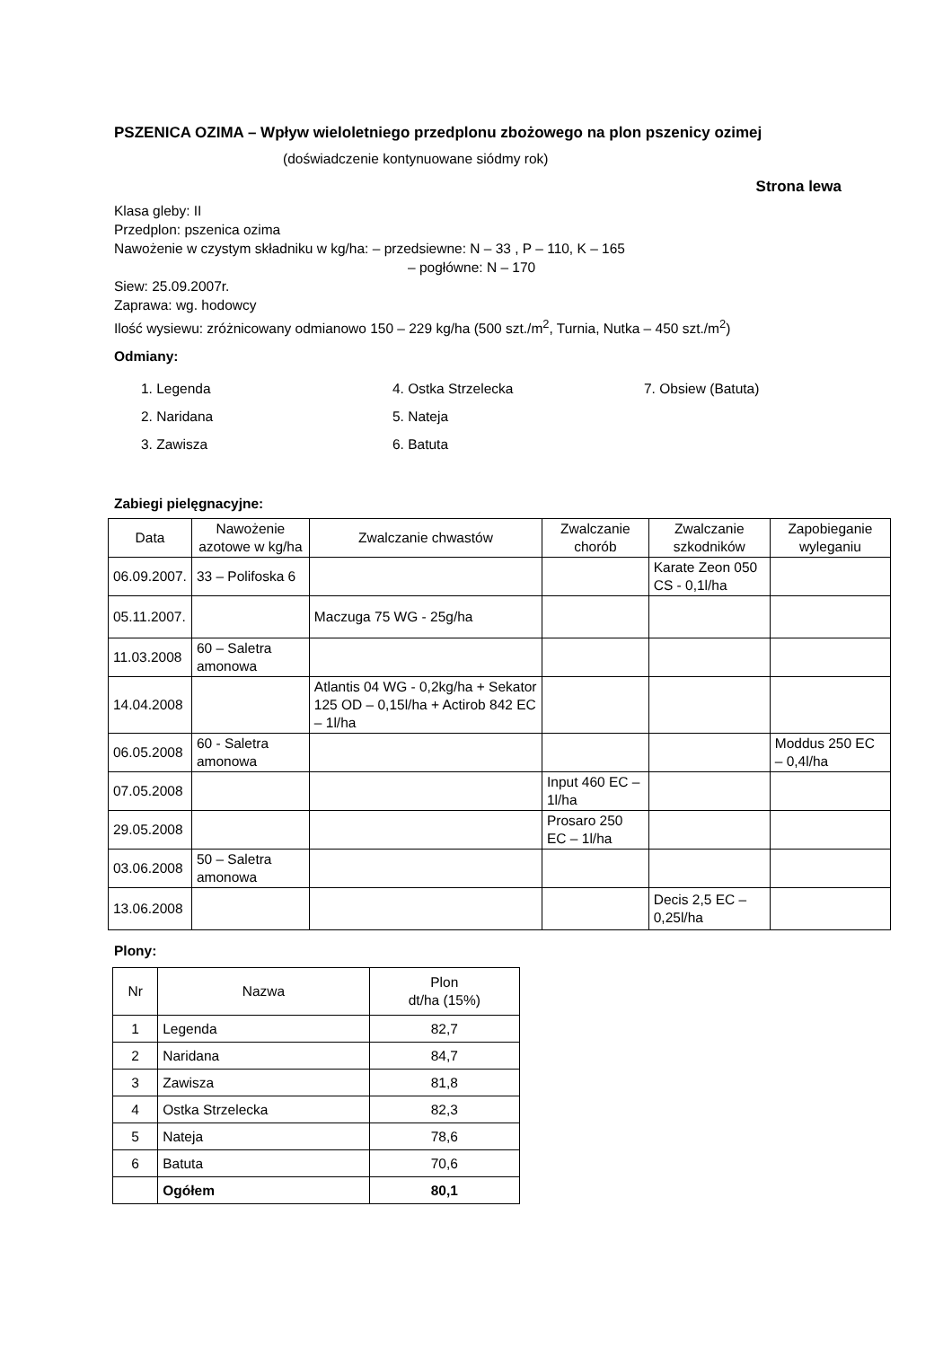PSZENICA OZIMA – Wpływ wieloletniego przedplonu zbożowego na plon pszenicy ozimej
(doświadczenie kontynuowane siódmy rok)
Strona lewa
Klasa gleby: II
Przedplon: pszenica ozima
Nawożenie w czystym składniku w kg/ha: – przedsiewne: N – 33 , P – 110, K – 165
– pogłówne: N – 170
Siew: 25.09.2007r.
Zaprawa: wg. hodowcy
Ilość wysiewu: zróżnicowany odmianowo 150 – 229 kg/ha (500 szt./m<sup>2</sup>, Turnia, Nutka – 450 szt./m<sup>2</sup>)
Odmiany:
1. Legenda
2. Naridana
3. Zawisza
4. Ostka Strzelecka
5. Nateja
6. Batuta
7. Obsiew (Batuta)
Zabiegi pielęgnacyjne:
| Data | Nawożenie azotowe w kg/ha | Zwalczanie chwastów | Zwalczanie chorób | Zwalczanie szkodników | Zapobieganie wyleganiu |
| --- | --- | --- | --- | --- | --- |
| 06.09.2007. | 33 – Polifoska 6 | | | Karate Zeon 050 CS - 0,1l/ha | |
| 05.11.2007. | | Maczuga 75 WG - 25g/ha | | | |
| 11.03.2008 | 60 – Saletra amonowa | | | | |
| 14.04.2008 | | Atlantis 04 WG - 0,2kg/ha + Sekator 125 OD – 0,15l/ha + Actirob 842 EC – 1l/ha | | | |
| 06.05.2008 | 60 - Saletra amonowa | | | | Moddus 250 EC – 0,4l/ha |
| 07.05.2008 | | | Input 460 EC – 1l/ha | | |
| 29.05.2008 | | | Prosaro 250 EC – 1l/ha | | |
| 03.06.2008 | 50 – Saletra amonowa | | | | |
| 13.06.2008 | | | | Decis 2,5 EC – 0,25l/ha | |
Plony:
| Nr | Nazwa | Plon dt/ha (15%) |
| 1 | Legenda | 82,7 |
| 2 | Naridana | 84,7 |
| 3 | Zawisza | 81,8 |
| 4 | Ostka Strzelecka | 82,3 |
| 5 | Nateja | 78,6 |
| 6 | Batuta | 70,6 |
| | Ogółem | 80,1 |